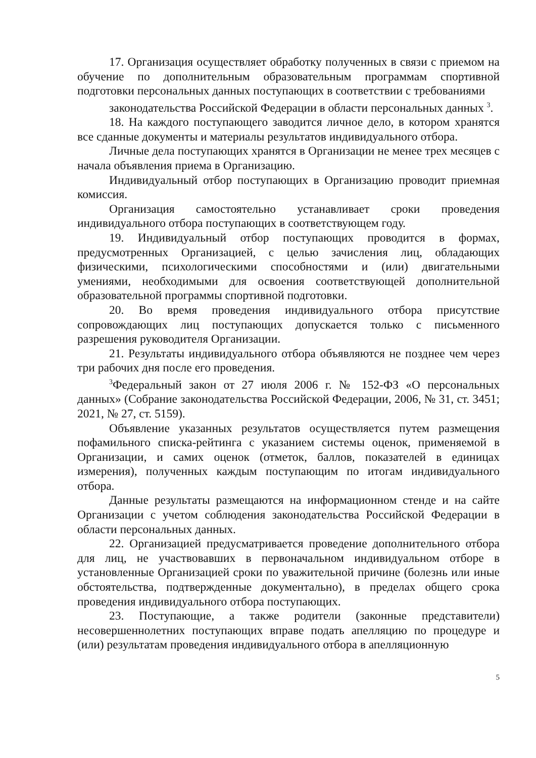17. Организация осуществляет обработку полученных в связи с приемом на обучение по дополнительным образовательным программам спортивной подготовки персональных данных поступающих в соответствии с требованиями
законодательства Российской Федерации в области персональных данных <sup>3</sup>.
18. На каждого поступающего заводится личное дело, в котором хранятся все сданные документы и материалы результатов индивидуального отбора.
Личные дела поступающих хранятся в Организации не менее трех месяцев с начала объявления приема в Организацию.
Индивидуальный отбор поступающих в Организацию проводит приемная комиссия.
Организация самостоятельно устанавливает сроки проведения индивидуального отбора поступающих в соответствующем году.
19. Индивидуальный отбор поступающих проводится в формах, предусмотренных Организацией, с целью зачисления лиц, обладающих физическими, психологическими способностями и (или) двигательными умениями, необходимыми для освоения соответствующей дополнительной образовательной программы спортивной подготовки.
20. Во время проведения индивидуального отбора присутствие сопровождающих лиц поступающих допускается только с письменного разрешения руководителя Организации.
21. Результаты индивидуального отбора объявляются не позднее чем через три рабочих дня после его проведения.
<sup>3</sup> Федеральный закон от 27 июля 2006 г. № 152-ФЗ «О персональных данных» (Собрание законодательства Российской Федерации, 2006, № 31, ст. 3451; 2021, № 27, ст. 5159).
Объявление указанных результатов осуществляется путем размещения пофамильного списка-рейтинга с указанием системы оценок, применяемой в Организации, и самих оценок (отметок, баллов, показателей в единицах измерения), полученных каждым поступающим по итогам индивидуального отбора.
Данные результаты размещаются на информационном стенде и на сайте Организации с учетом соблюдения законодательства Российской Федерации в области персональных данных.
22. Организацией предусматривается проведение дополнительного отбора для лиц, не участвовавших в первоначальном индивидуальном отборе в установленные Организацией сроки по уважительной причине (болезнь или иные обстоятельства, подтвержденные документально), в пределах общего срока проведения индивидуального отбора поступающих.
23. Поступающие, а также родители (законные представители) несовершеннолетних поступающих вправе подать апелляцию по процедуре и (или) результатам проведения индивидуального отбора в апелляционную
5